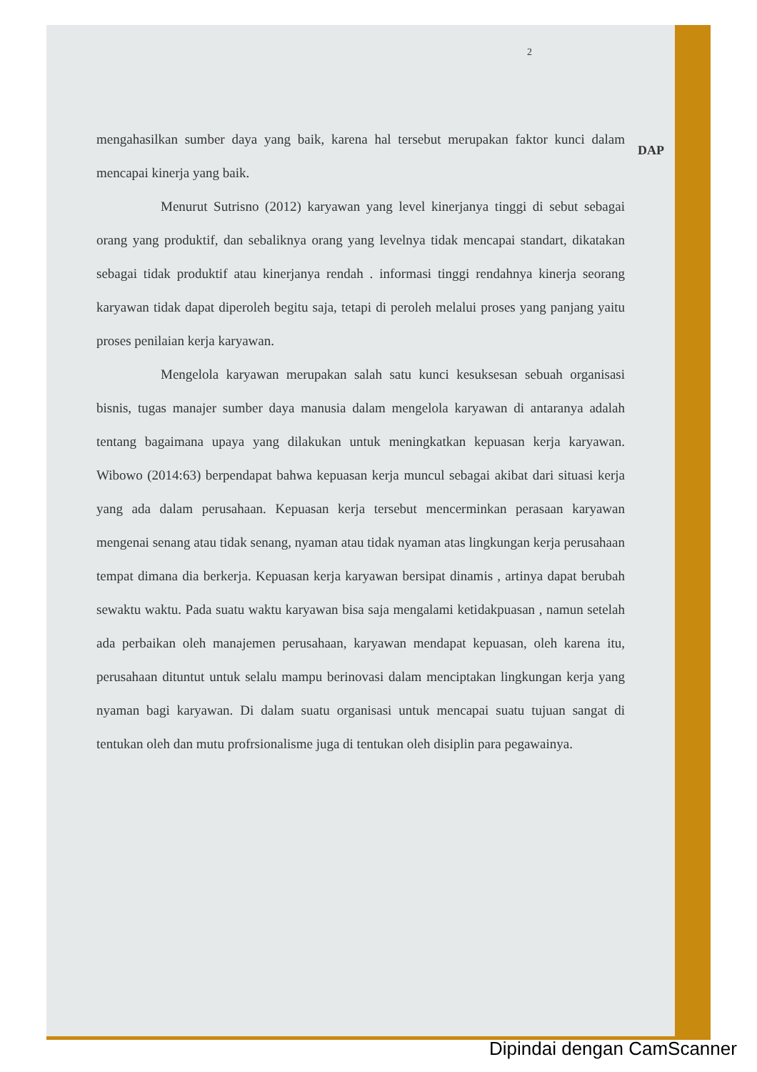2
mengahasilkan sumber daya yang baik, karena hal tersebut merupakan faktor kunci dalam mencapai kinerja yang baik.
Menurut Sutrisno (2012) karyawan yang level kinerjanya tinggi di sebut sebagai orang yang produktif, dan sebaliknya orang yang levelnya tidak mencapai standart, dikatakan sebagai tidak produktif atau kinerjanya rendah . informasi tinggi rendahnya kinerja seorang karyawan tidak dapat diperoleh begitu saja, tetapi di peroleh melalui proses yang panjang yaitu proses penilaian kerja karyawan.
Mengelola karyawan merupakan salah satu kunci kesuksesan sebuah organisasi bisnis, tugas manajer sumber daya manusia dalam mengelola karyawan di antaranya adalah tentang bagaimana upaya yang dilakukan untuk meningkatkan kepuasan kerja karyawan. Wibowo (2014:63) berpendapat bahwa kepuasan kerja muncul sebagai akibat dari situasi kerja yang ada dalam perusahaan. Kepuasan kerja tersebut mencerminkan perasaan karyawan mengenai senang atau tidak senang, nyaman atau tidak nyaman atas lingkungan kerja perusahaan tempat dimana dia berkerja. Kepuasan kerja karyawan bersipat dinamis , artinya dapat berubah sewaktu waktu. Pada suatu waktu karyawan bisa saja mengalami ketidakpuasan , namun setelah ada perbaikan oleh manajemen perusahaan, karyawan mendapat kepuasan, oleh karena itu, perusahaan dituntut untuk selalu mampu berinovasi dalam menciptakan lingkungan kerja yang nyaman bagi karyawan. Di dalam suatu organisasi untuk mencapai suatu tujuan sangat di tentukan oleh dan mutu profrsionalisme juga di tentukan oleh disiplin para pegawainya.
DAP
Dipindai dengan CamScanner